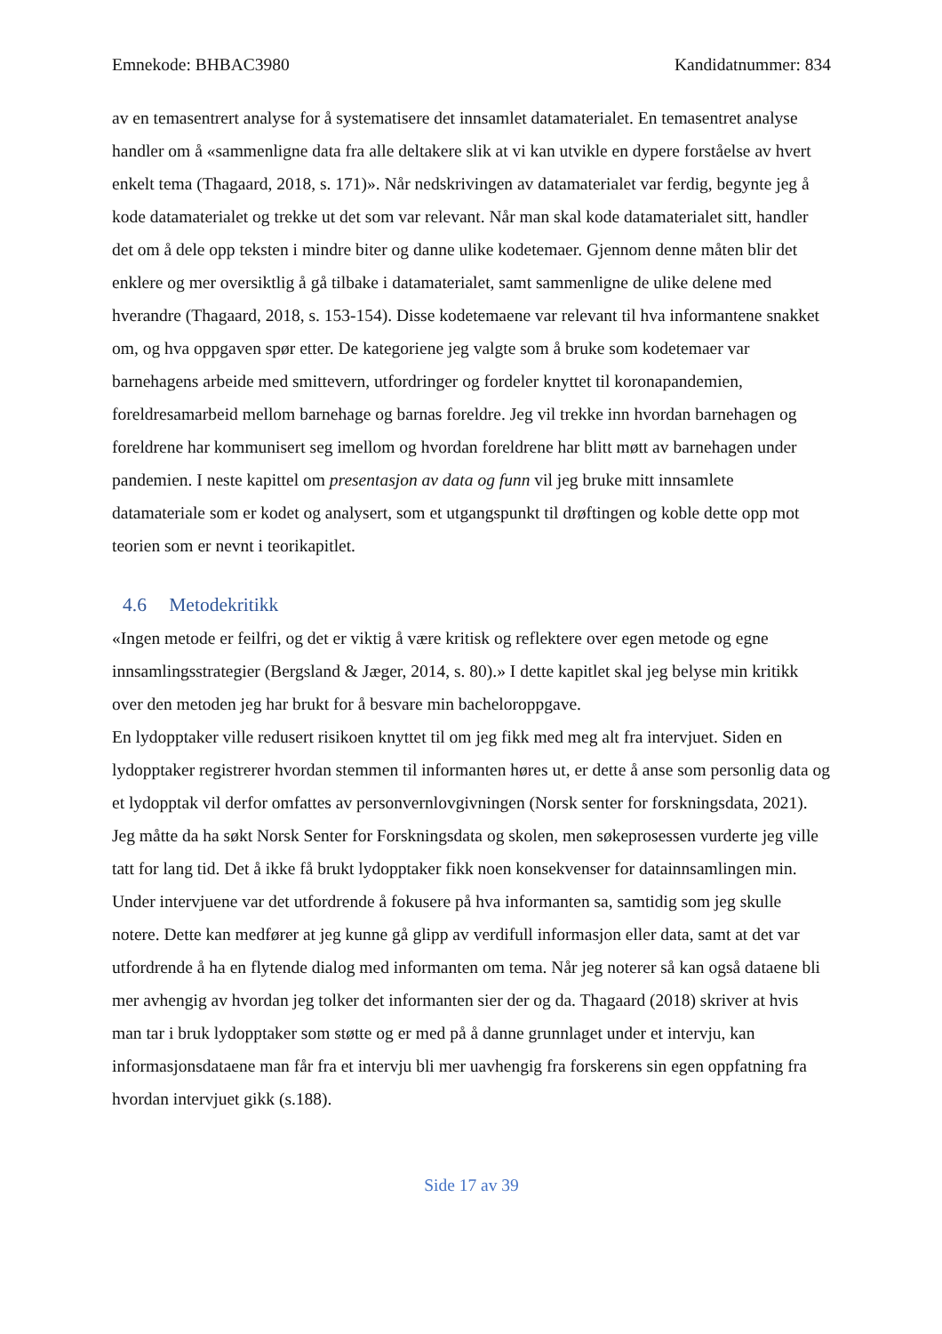Emnekode: BHBAC3980 Kandidatnummer: 834
av en temasentrert analyse for å systematisere det innsamlet datamaterialet. En temasentret analyse handler om å «sammenligne data fra alle deltakere slik at vi kan utvikle en dypere forståelse av hvert enkelt tema (Thagaard, 2018, s. 171)». Når nedskrivingen av datamaterialet var ferdig, begynte jeg å kode datamaterialet og trekke ut det som var relevant. Når man skal kode datamaterialet sitt, handler det om å dele opp teksten i mindre biter og danne ulike kodetemaer. Gjennom denne måten blir det enklere og mer oversiktlig å gå tilbake i datamaterialet, samt sammenligne de ulike delene med hverandre (Thagaard, 2018, s. 153-154). Disse kodetemaene var relevant til hva informantene snakket om, og hva oppgaven spør etter. De kategoriene jeg valgte som å bruke som kodetemaer var barnehagens arbeide med smittevern, utfordringer og fordeler knyttet til koronapandemien, foreldresamarbeid mellom barnehage og barnas foreldre. Jeg vil trekke inn hvordan barnehagen og foreldrene har kommunisert seg imellom og hvordan foreldrene har blitt møtt av barnehagen under pandemien. I neste kapittel om presentasjon av data og funn vil jeg bruke mitt innsamlete datamateriale som er kodet og analysert, som et utgangspunkt til drøftingen og koble dette opp mot teorien som er nevnt i teorikapitlet.
4.6 Metodekritikk
«Ingen metode er feilfri, og det er viktig å være kritisk og reflektere over egen metode og egne innsamlingsstrategier (Bergsland & Jæger, 2014, s. 80).» I dette kapitlet skal jeg belyse min kritikk over den metoden jeg har brukt for å besvare min bacheloroppgave.
En lydopptaker ville redusert risikoen knyttet til om jeg fikk med meg alt fra intervjuet. Siden en lydopptaker registrerer hvordan stemmen til informanten høres ut, er dette å anse som personlig data og et lydopptak vil derfor omfattes av personvernlovgivningen (Norsk senter for forskningsdata, 2021). Jeg måtte da ha søkt Norsk Senter for Forskningsdata og skolen, men søkeprosessen vurderte jeg ville tatt for lang tid. Det å ikke få brukt lydopptaker fikk noen konsekvenser for datainnsamlingen min. Under intervjuene var det utfordrende å fokusere på hva informanten sa, samtidig som jeg skulle notere. Dette kan medfører at jeg kunne gå glipp av verdifull informasjon eller data, samt at det var utfordrende å ha en flytende dialog med informanten om tema. Når jeg noterer så kan også dataene bli mer avhengig av hvordan jeg tolker det informanten sier der og da. Thagaard (2018) skriver at hvis man tar i bruk lydopptaker som støtte og er med på å danne grunnlaget under et intervju, kan informasjonsdataene man får fra et intervju bli mer uavhengig fra forskerens sin egen oppfatning fra hvordan intervjuet gikk (s.188).
Side 17 av 39